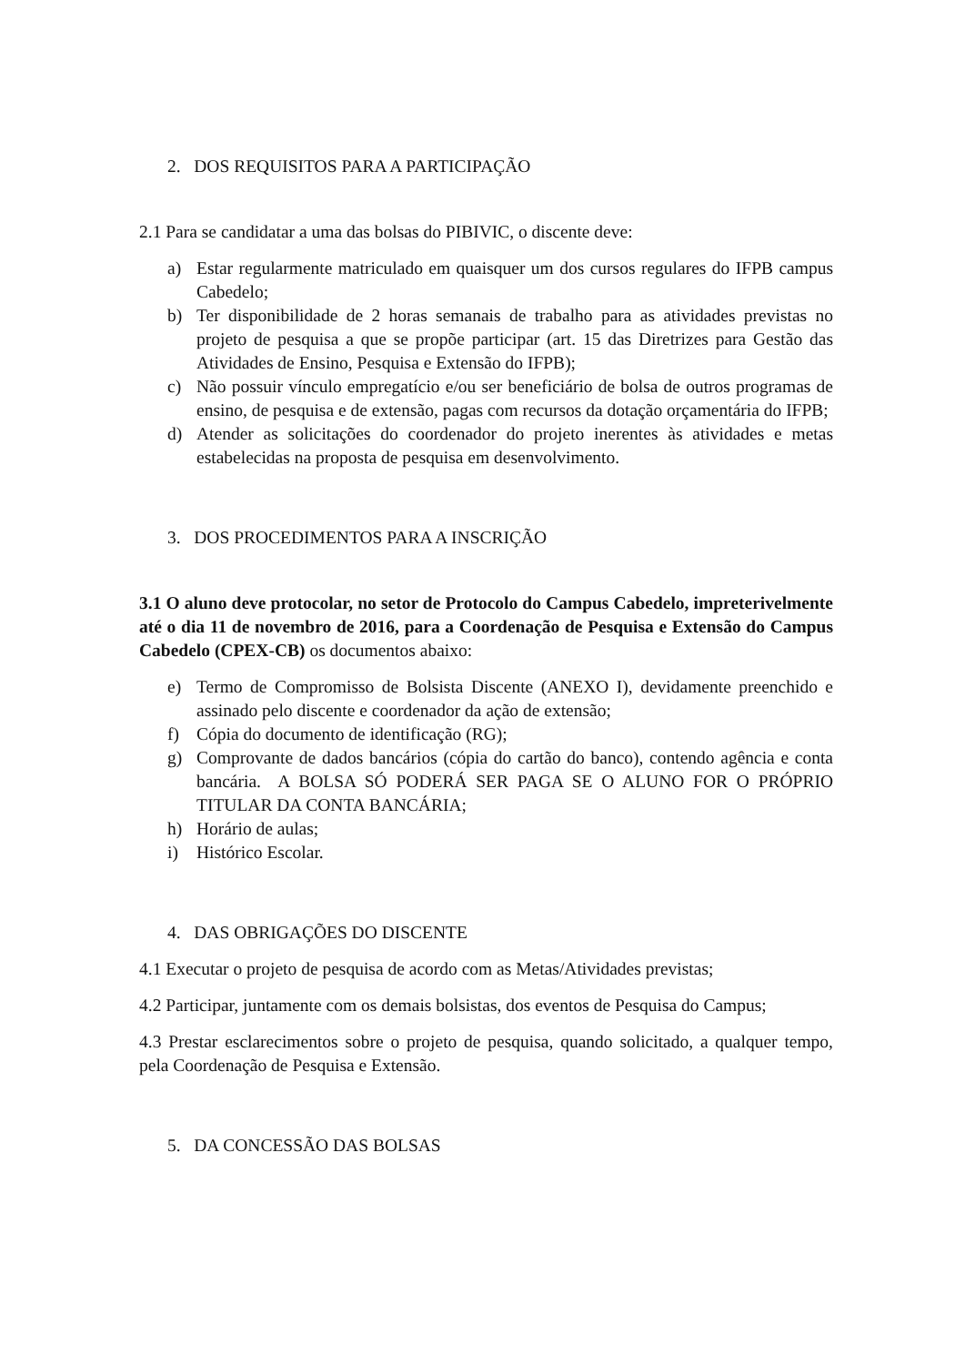2. DOS REQUISITOS PARA A PARTICIPAÇÃO
2.1 Para se candidatar a uma das bolsas do PIBIVIC, o discente deve:
a) Estar regularmente matriculado em quaisquer um dos cursos regulares do IFPB campus Cabedelo;
b) Ter disponibilidade de 2 horas semanais de trabalho para as atividades previstas no projeto de pesquisa a que se propõe participar (art. 15 das Diretrizes para Gestão das Atividades de Ensino, Pesquisa e Extensão do IFPB);
c) Não possuir vínculo empregatício e/ou ser beneficiário de bolsa de outros programas de ensino, de pesquisa e de extensão, pagas com recursos da dotação orçamentária do IFPB;
d) Atender as solicitações do coordenador do projeto inerentes às atividades e metas estabelecidas na proposta de pesquisa em desenvolvimento.
3. DOS PROCEDIMENTOS PARA A INSCRIÇÃO
3.1 O aluno deve protocolar, no setor de Protocolo do Campus Cabedelo, impreterivelmente até o dia 11 de novembro de 2016, para a Coordenação de Pesquisa e Extensão do Campus Cabedelo (CPEX-CB) os documentos abaixo:
e) Termo de Compromisso de Bolsista Discente (ANEXO I), devidamente preenchido e assinado pelo discente e coordenador da ação de extensão;
f) Cópia do documento de identificação (RG);
g) Comprovante de dados bancários (cópia do cartão do banco), contendo agência e conta bancária. A BOLSA SÓ PODERÁ SER PAGA SE O ALUNO FOR O PRÓPRIO TITULAR DA CONTA BANCÁRIA;
h) Horário de aulas;
i) Histórico Escolar.
4. DAS OBRIGAÇÕES DO DISCENTE
4.1 Executar o projeto de pesquisa de acordo com as Metas/Atividades previstas;
4.2 Participar, juntamente com os demais bolsistas, dos eventos de Pesquisa do Campus;
4.3 Prestar esclarecimentos sobre o projeto de pesquisa, quando solicitado, a qualquer tempo, pela Coordenação de Pesquisa e Extensão.
5. DA CONCESSÃO DAS BOLSAS